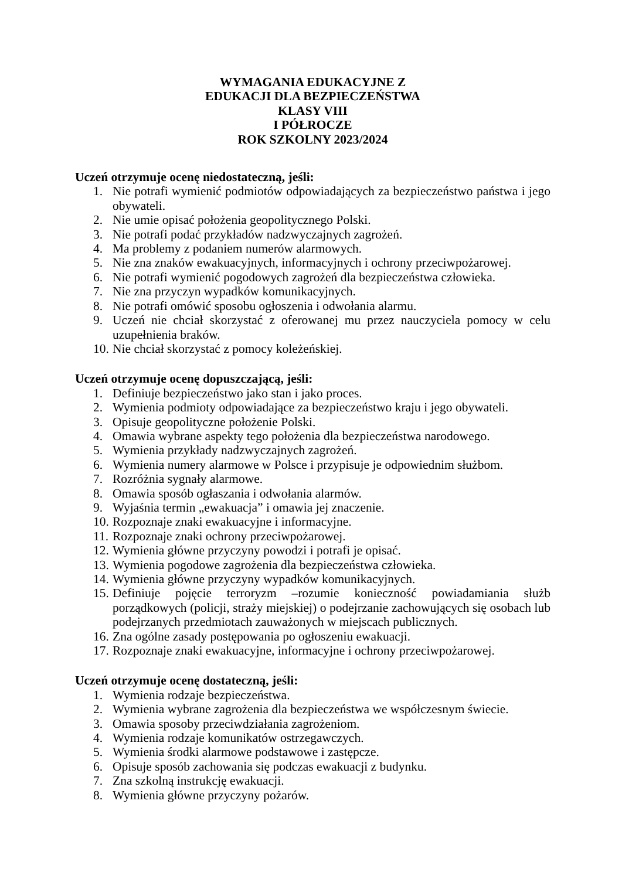WYMAGANIA EDUKACYJNE Z
EDUKACJI DLA BEZPIECZEŃSTWA
KLASY VIII
I PÓŁROCZE
ROK SZKOLNY 2023/2024
Uczeń otrzymuje ocenę niedostateczną, jeśli:
1. Nie potrafi wymienić podmiotów odpowiadających za bezpieczeństwo państwa i jego obywateli.
2. Nie umie opisać położenia geopolitycznego Polski.
3. Nie potrafi podać przykładów nadzwyczajnych zagrożeń.
4. Ma problemy z podaniem numerów alarmowych.
5. Nie zna znaków ewakuacyjnych, informacyjnych i ochrony przeciwpożarowej.
6. Nie potrafi wymienić pogodowych zagrożeń dla bezpieczeństwa człowieka.
7. Nie zna przyczyn wypadków komunikacyjnych.
8. Nie potrafi omówić sposobu ogłoszenia i odwołania alarmu.
9. Uczeń nie chciał skorzystać z oferowanej mu przez nauczyciela pomocy w celu uzupełnienia braków.
10. Nie chciał skorzystać z pomocy koleżeńskiej.
Uczeń otrzymuje ocenę dopuszczającą, jeśli:
1. Definiuje bezpieczeństwo jako stan i jako proces.
2. Wymienia podmioty odpowiadające za bezpieczeństwo kraju i jego obywateli.
3. Opisuje geopolityczne położenie Polski.
4. Omawia wybrane aspekty tego położenia dla bezpieczeństwa narodowego.
5. Wymienia przykłady nadzwyczajnych zagrożeń.
6. Wymienia numery alarmowe w Polsce i przypisuje je odpowiednim służbom.
7. Rozróżnia sygnały alarmowe.
8. Omawia sposób ogłaszania i odwołania alarmów.
9. Wyjaśnia termin „ewakuacja” i omawia jej znaczenie.
10. Rozpoznaje znaki ewakuacyjne i informacyjne.
11. Rozpoznaje znaki ochrony przeciwpożarowej.
12. Wymienia główne przyczyny powodzi i potrafi je opisać.
13. Wymienia pogodowe zagrożenia dla bezpieczeństwa człowieka.
14. Wymienia główne przyczyny wypadków komunikacyjnych.
15. Definiuje pojęcie terroryzm –rozumie konieczność powiadamiania służb porządkowych (policji, straży miejskiej) o podejrzanie zachowujących się osobach lub podejrzanych przedmiotach zauważonych w miejscach publicznych.
16. Zna ogólne zasady postępowania po ogłoszeniu ewakuacji.
17. Rozpoznaje znaki ewakuacyjne, informacyjne i ochrony przeciwpożarowej.
Uczeń otrzymuje ocenę dostateczną, jeśli:
1. Wymienia rodzaje bezpieczeństwa.
2. Wymienia wybrane zagrożenia dla bezpieczeństwa we współczesnym świecie.
3. Omawia sposoby przeciwdziałania zagrożeniom.
4. Wymienia rodzaje komunikatów ostrzegawczych.
5. Wymienia środki alarmowe podstawowe i zastępcze.
6. Opisuje sposób zachowania się podczas ewakuacji z budynku.
7. Zna szkolną instrukcję ewakuacji.
8. Wymienia główne przyczyny pożarów.